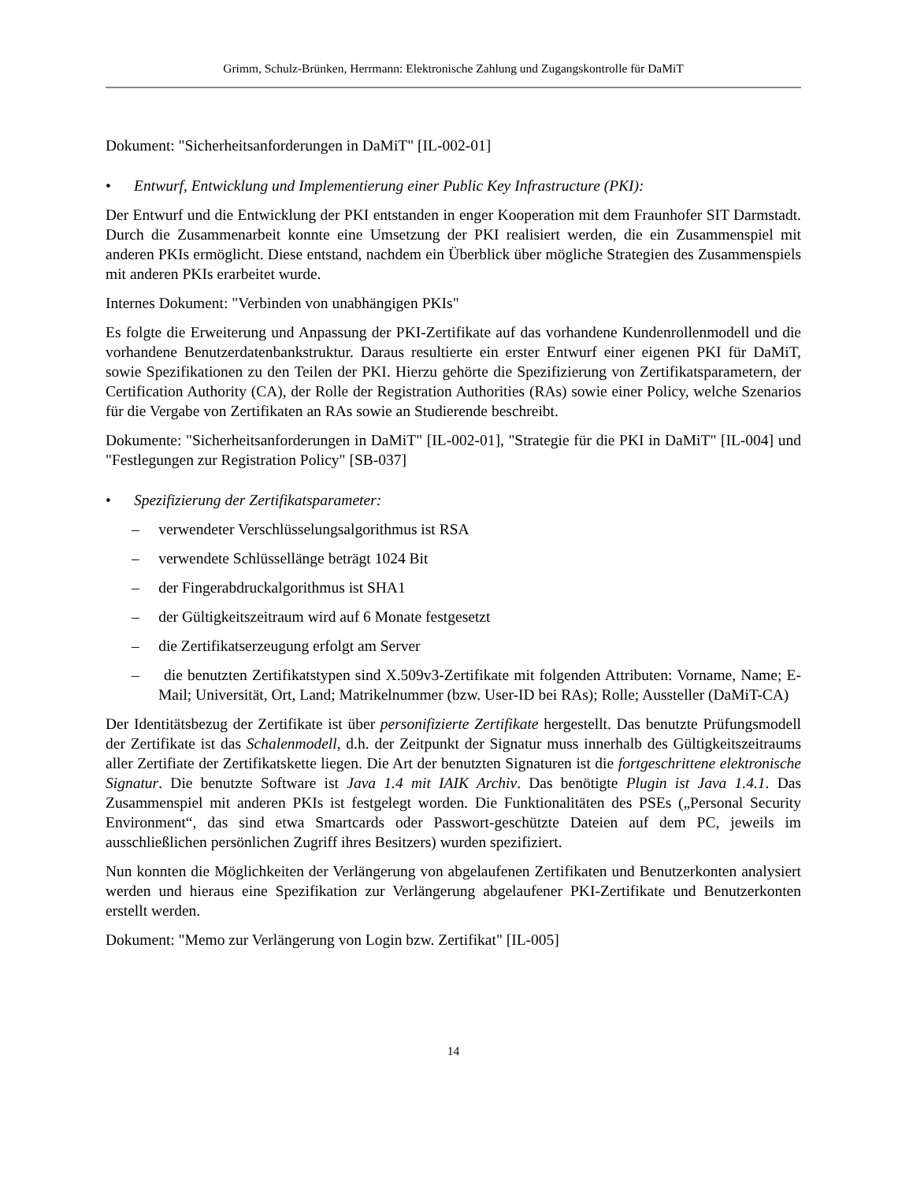Grimm, Schulz-Brünken, Herrmann: Elektronische Zahlung und Zugangskontrolle für DaMiT
Dokument: "Sicherheitsanforderungen in DaMiT" [IL-002-01]
• Entwurf, Entwicklung und Implementierung einer Public Key Infrastructure (PKI):
Der Entwurf und die Entwicklung der PKI entstanden in enger Kooperation mit dem Fraunhofer SIT Darmstadt. Durch die Zusammenarbeit konnte eine Umsetzung der PKI realisiert werden, die ein Zusammenspiel mit anderen PKIs ermöglicht. Diese entstand, nachdem ein Überblick über mögliche Strategien des Zusammenspiels mit anderen PKIs erarbeitet wurde.
Internes Dokument: "Verbinden von unabhängigen PKIs"
Es folgte die Erweiterung und Anpassung der PKI-Zertifikate auf das vorhandene Kundenrollenmodell und die vorhandene Benutzerdatenbankstruktur. Daraus resultierte ein erster Entwurf einer eigenen PKI für DaMiT, sowie Spezifikationen zu den Teilen der PKI. Hierzu gehörte die Spezifizierung von Zertifikatsparametern, der Certification Authority (CA), der Rolle der Registration Authorities (RAs) sowie einer Policy, welche Szenarios für die Vergabe von Zertifikaten an RAs sowie an Studierende beschreibt.
Dokumente: "Sicherheitsanforderungen in DaMiT" [IL-002-01], "Strategie für die PKI in DaMiT" [IL-004] und "Festlegungen zur Registration Policy" [SB-037]
• Spezifizierung der Zertifikatsparameter:
– verwendeter Verschlüsselungsalgorithmus ist RSA
– verwendete Schlüssellänge beträgt 1024 Bit
– der Fingerabdruckalgorithmus ist SHA1
– der Gültigkeitszeitraum wird auf 6 Monate festgesetzt
– die Zertifikatserzeugung erfolgt am Server
– die benutzten Zertifikatstypen sind X.509v3-Zertifikate mit folgenden Attributen: Vorname, Name; E-Mail; Universität, Ort, Land; Matrikelnummer (bzw. User-ID bei RAs); Rolle; Aussteller (DaMiT-CA)
Der Identitätsbezug der Zertifikate ist über personifizierte Zertifikate hergestellt. Das benutzte Prüfungsmodell der Zertifikate ist das Schalenmodell, d.h. der Zeitpunkt der Signatur muss innerhalb des Gültigkeitszeitraums aller Zertifiate der Zertifikatskette liegen. Die Art der benutzten Signaturen ist die fortgeschrittene elektronische Signatur. Die benutzte Software ist Java 1.4 mit IAIK Archiv. Das benötigte Plugin ist Java 1.4.1. Das Zusammenspiel mit anderen PKIs ist festgelegt worden. Die Funktionalitäten des PSEs („Personal Security Environment“, das sind etwa Smartcards oder Passwort-geschützte Dateien auf dem PC, jeweils im ausschließlichen persönlichen Zugriff ihres Besitzers) wurden spezifiziert.
Nun konnten die Möglichkeiten der Verlängerung von abgelaufenen Zertifikaten und Benutzerkonten analysiert werden und hieraus eine Spezifikation zur Verlängerung abgelaufener PKI-Zertifikate und Benutzerkonten erstellt werden.
Dokument: "Memo zur Verlängerung von Login bzw. Zertifikat" [IL-005]
14